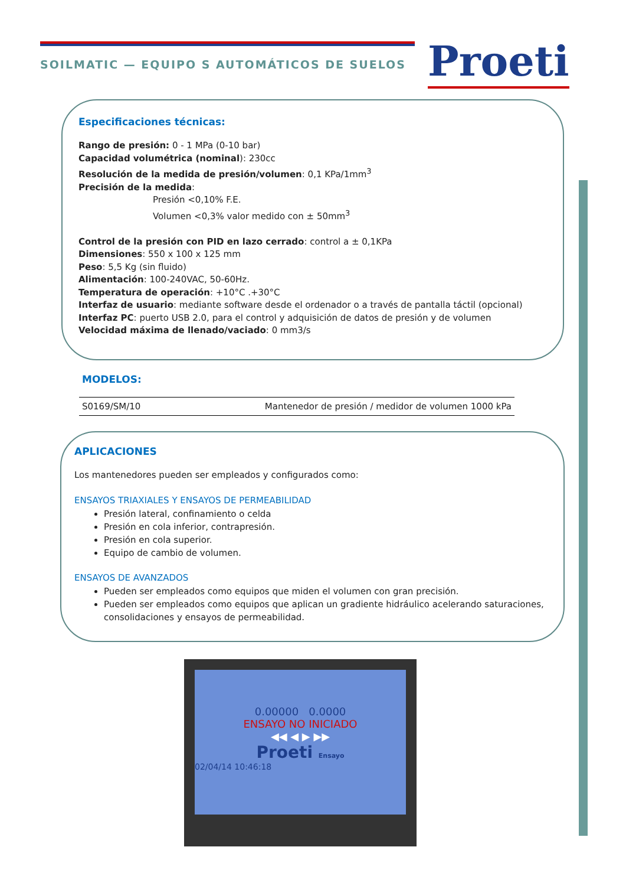SOILMATIC — EQUIPO S AUTOMÁTICOS DE SUELOS
Proeti
Especificaciones técnicas:
Rango de presión: 0 - 1 MPa (0-10 bar)
Capacidad volumétrica (nominal): 230cc
Resolución de la medida de presión/volumen: 0,1 KPa/1mm<sup>3</sup>
Precisión de la medida:
Presión <0,10% F.E.
Volumen <0,3% valor medido con ± 50mm<sup>3</sup>
Control de la presión con PID en lazo cerrado: control a ± 0,1KPa
Dimensiones: 550 x 100 x 125 mm
Peso: 5,5 Kg (sin fluido)
Alimentación: 100-240VAC, 50-60Hz.
Temperatura de operación: +10°C .+30°C
Interfaz de usuario: mediante software desde el ordenador o a través de pantalla táctil (opcional)
Interfaz PC: puerto USB 2.0, para el control y adquisición de datos de presión y de volumen
Velocidad máxima de llenado/vaciado: 0 mm3/s
MODELOS:
| S0169/SM/10 | Mantenedor de presión / medidor de volumen 1000 kPa |
APLICACIONES
Los mantenedores pueden ser empleados y configurados como:
ENSAYOS TRIAXIALES Y ENSAYOS DE PERMEABILIDAD
Presión lateral, confinamiento o celda
Presión en cola inferior, contrapresión.
Presión en cola superior.
Equipo de cambio de volumen.
ENSAYOS DE AVANZADOS
Pueden ser empleados como equipos que miden el volumen con gran precisión.
Pueden ser empleados como equipos que aplican un gradiente hidráulico acelerando saturaciones, consolidaciones y ensayos de permeabilidad.
0.00000 0.0000
ENSAYO NO INICIADO
◀◀ ◀ ▶ ▶▶
Proeti Ensayo
02/04/14 10:46:18